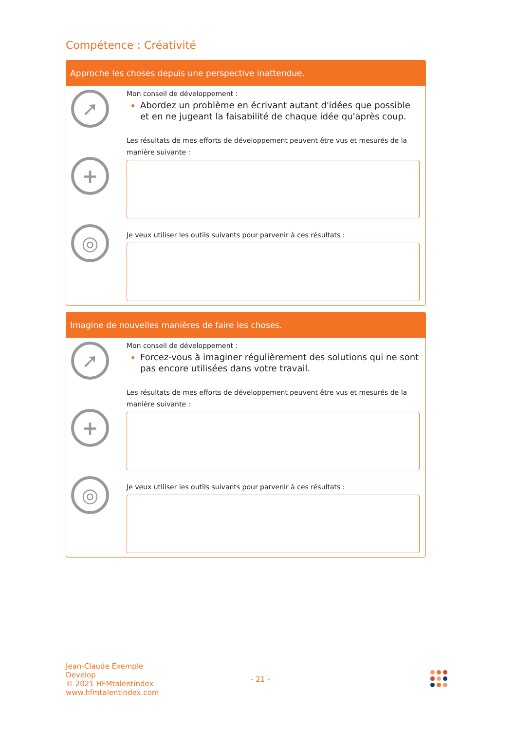Compétence : Créativité
Approche les choses depuis une perspective inattendue.
➚
+
◎
Mon conseil de développement :
Abordez un problème en écrivant autant d'idées que possible et en ne jugeant la faisabilité de chaque idée qu'après coup.
Les résultats de mes efforts de développement peuvent être vus et mesurés de la manière suivante :
Je veux utiliser les outils suivants pour parvenir à ces résultats :
Imagine de nouvelles manières de faire les choses.
➚
+
◎
Mon conseil de développement :
Forcez-vous à imaginer régulièrement des solutions qui ne sont pas encore utilisées dans votre travail.
Les résultats de mes efforts de développement peuvent être vus et mesurés de la manière suivante :
Je veux utiliser les outils suivants pour parvenir à ces résultats :
Jean-Claude Exemple
Develop
© 2021 HFMtalentindex
www.hfmtalentindex.com
- 21 -